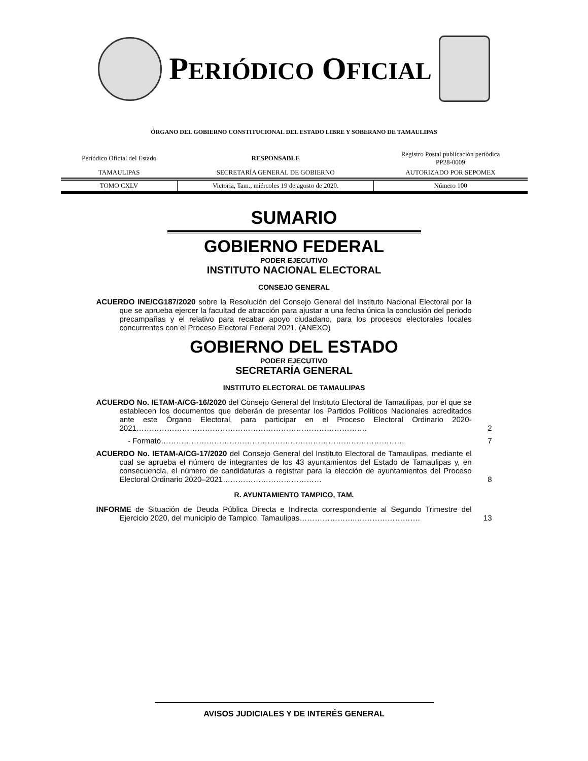PERIÓDICO OFICIAL
ÓRGANO DEL GOBIERNO CONSTITUCIONAL DEL ESTADO LIBRE Y SOBERANO DE TAMAULIPAS
| Periódico Oficial del Estado | RESPONSABLE | Registro Postal publicación periódica PP28-0009 |
| TAMAULIPAS | SECRETARÍA GENERAL DE GOBIERNO | AUTORIZADO POR SEPOMEX |
| TOMO CXLV | Victoria, Tam., miércoles 19 de agosto de 2020. | Número 100 |
SUMARIO
GOBIERNO FEDERAL
PODER EJECUTIVO
INSTITUTO NACIONAL ELECTORAL
CONSEJO GENERAL
ACUERDO INE/CG187/2020 sobre la Resolución del Consejo General del Instituto Nacional Electoral por la que se aprueba ejercer la facultad de atracción para ajustar a una fecha única la conclusión del periodo precampañas y el relativo para recabar apoyo ciudadano, para los procesos electorales locales concurrentes con el Proceso Electoral Federal 2021. (ANEXO)
GOBIERNO DEL ESTADO
PODER EJECUTIVO
SECRETARÍA GENERAL
INSTITUTO ELECTORAL DE TAMAULIPAS
ACUERDO No. IETAM-A/CG-16/2020 del Consejo General del Instituto Electoral de Tamaulipas, por el que se establecen los documentos que deberán de presentar los Partidos Políticos Nacionales acreditados ante este Órgano Electoral, para participar en el Proceso Electoral Ordinario 2020-2021……………………………………………………………………………….
2
- Formato……………………………………………………………………………………
7
ACUERDO No. IETAM-A/CG-17/2020 del Consejo General del Instituto Electoral de Tamaulipas, mediante el cual se aprueba el número de integrantes de los 43 ayuntamientos del Estado de Tamaulipas y, en consecuencia, el número de candidaturas a registrar para la elección de ayuntamientos del Proceso Electoral Ordinario 2020–2021…………………………………
8
R. AYUNTAMIENTO TAMPICO, TAM.
INFORME de Situación de Deuda Pública Directa e Indirecta correspondiente al Segundo Trimestre del Ejercicio 2020, del municipio de Tampico, Tamaulipas…………………..…………………….
13
AVISOS JUDICIALES Y DE INTERÉS GENERAL